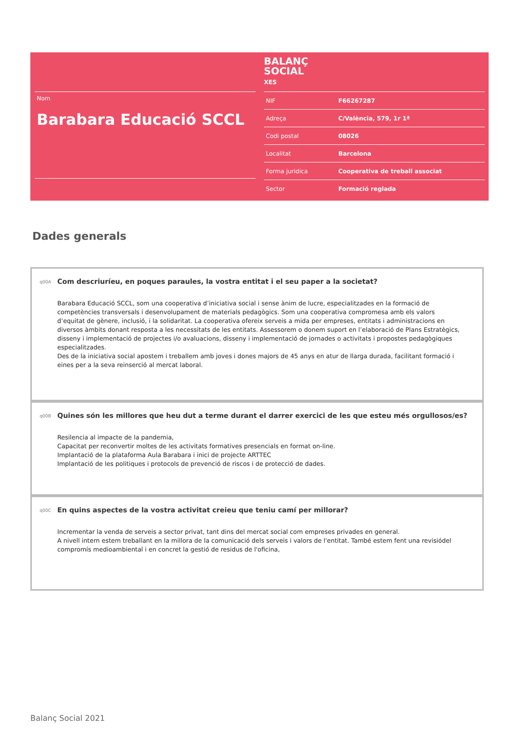Nom
Barabara Educació SCCL
BALANÇ
SOCIAL
XES
| NIF | F66267287 |
| Adreça | C/València, 579, 1r 1ª |
| Codi postal | 08026 |
| Localitat | Barcelona |
| Forma juridica | Cooperativa de treball associat |
| Sector | Formació reglada |
Dades generals
q00A
Com descriuríeu, en poques paraules, la vostra entitat i el seu paper a la societat?
Barabara Educació SCCL, som una cooperativa d’iniciativa social i sense ànim de lucre, especialitzades en la formació de competències transversals i desenvolupament de materials pedagògics. Som una cooperativa compromesa amb els valors d’equitat de gènere, inclusió, i la solidaritat. La cooperativa ofereix serveis a mida per empreses, entitats i administracions en diversos àmbits donant resposta a les necessitats de les entitats. Assessorem o donem suport en l’elaboració de Plans Estratègics, disseny i implementació de projectes i/o avaluacions, disseny i implementació de jornades o activitats i propostes pedagògiques especialitzades.
Des de la iniciativa social apostem i treballem amb joves i dones majors de 45 anys en atur de llarga durada, facilitant formació i eines per a la seva reinserció al mercat laboral.
q00B
Quines són les millores que heu dut a terme durant el darrer exercici de les que esteu més orgullosos/es?
Resilencia al impacte de la pandemia,
Capacitat per reconvertir moltes de les activitats formatives presencials en format on-line.
Implantació de la plataforma Aula Barabara i inici de projecte ARTTEC
Implantació de les politiques i protocols de prevenció de riscos i de protecció de dades.
q00C
En quins aspectes de la vostra activitat creieu que teniu camí per millorar?
Incrementar la venda de serveis a sector privat, tant dins del mercat social com empreses privades en general.
A nivell intern estem treballant en la millora de la comunicació dels serveis i valors de l'entitat. També estem fent una revisiódel compromís medioambiental i en concret la gestió de residus de l'oficina,
Balanç Social 2021